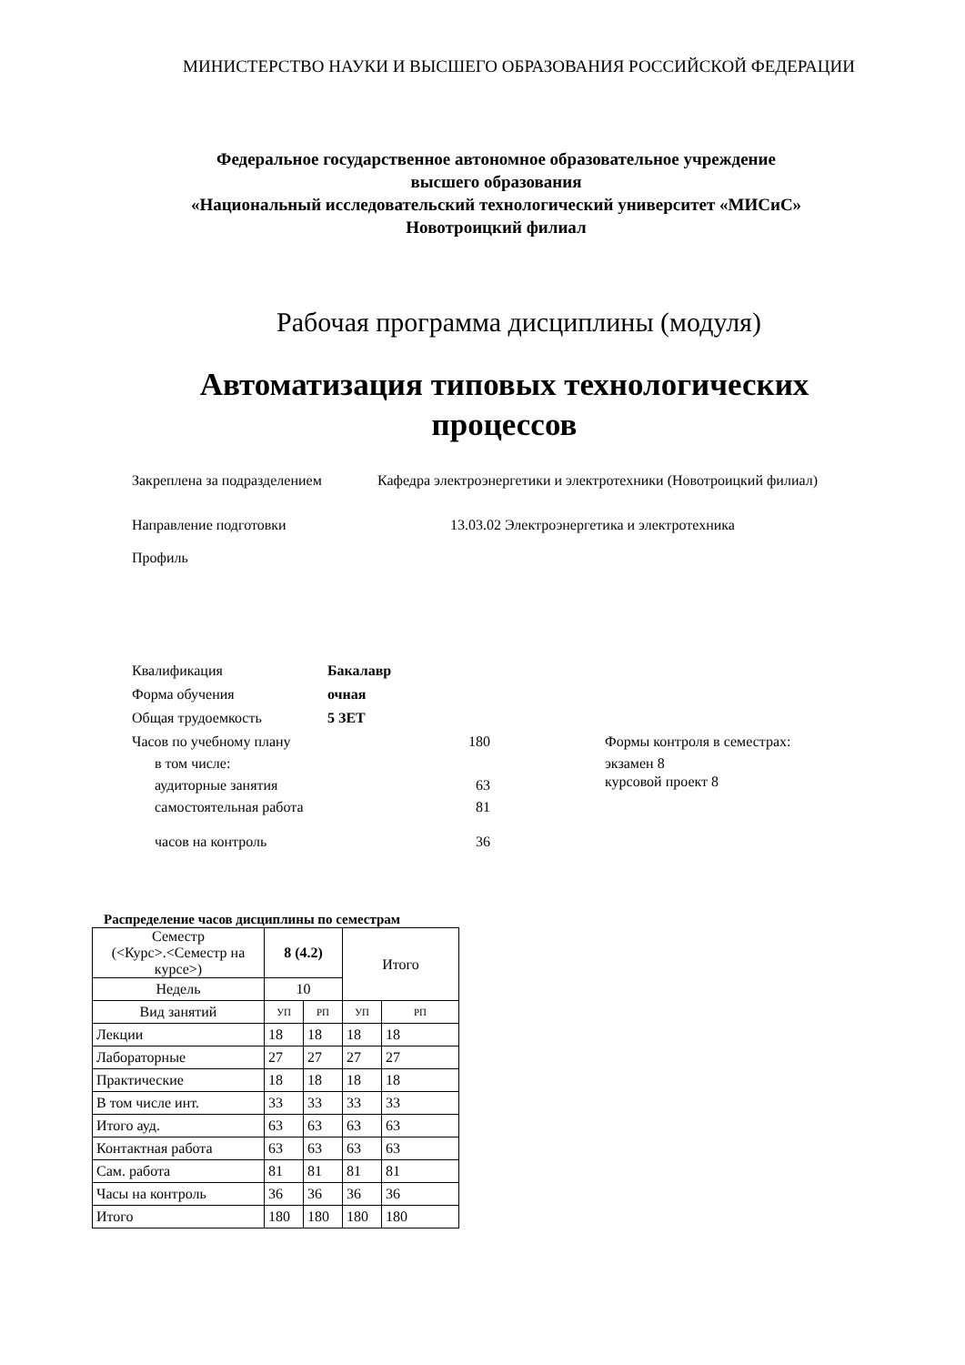МИНИСТЕРСТВО НАУКИ И ВЫСШЕГО ОБРАЗОВАНИЯ РОССИЙСКОЙ ФЕДЕРАЦИИ
Федеральное государственное автономное образовательное учреждение
высшего образования
«Национальный исследовательский технологический университет «МИСиС»
Новотроицкий филиал
Рабочая программа дисциплины (модуля)
Автоматизация типовых технологических
процессов
Закреплена за подразделением Кафедра электроэнергетики и электротехники (Новотроицкий филиал)
Направление подготовки 13.03.02 Электроэнергетика и электротехника
Профиль Квалификация Бакалавр Форма обучения очная Общая трудоемкость 5 ЗЕТ Часов по учебному плану 180 Формы контроля в семестрах:
в том числе: экзамен 8
аудиторные занятия 63 курсовой проект 8
самостоятельная работа 81
часов на контроль 36
Распределение часов дисциплины по семестрам
| Семестр (<Курс>.<Семестр на курсе>) | 8 (4.2) | | Итого | |
| Недель | 10 | | | |
| Вид занятий | УП | РП | УП | РП |
| Лекции | 18 | 18 | 18 | 18 |
| Лабораторные | 27 | 27 | 27 | 27 |
| Практические | 18 | 18 | 18 | 18 |
| В том числе инт. | 33 | 33 | 33 | 33 |
| Итого ауд. | 63 | 63 | 63 | 63 |
| Контактная работа | 63 | 63 | 63 | 63 |
| Сам. работа | 81 | 81 | 81 | 81 |
| Часы на контроль | 36 | 36 | 36 | 36 |
| Итого | 180 | 180 | 180 | 180 |